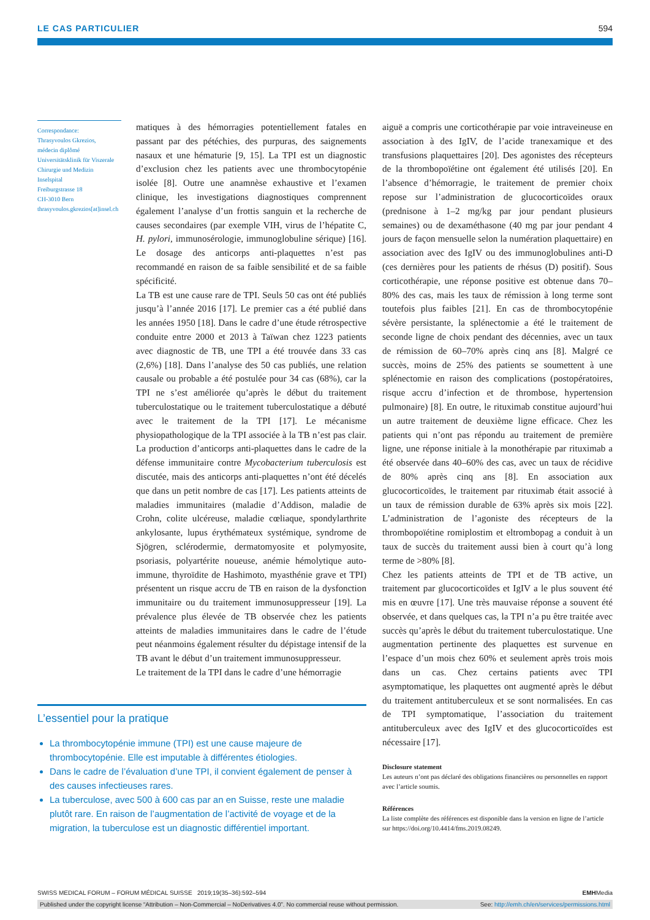LE CAS PARTICULIER 594
Correspondance:
Thrasyvoulos Gkrezios,
médecin diplômé
Universitätsklinik für Viszerale Chirurgie und Medizin
Inselspital
Freiburgstrasse 18
CH-3010 Bern
thrasyvoulos.gkrezios[at]insel.ch
matiques à des hémorragies potentiellement fatales en passant par des pétéchies, des purpuras, des saignements nasaux et une hématurie [9, 15]. La TPI est un diagnostic d’exclusion chez les patients avec une thrombocytopénie isolée [8]. Outre une anamnèse exhaustive et l’examen clinique, les investigations diagnostiques comprennent également l’analyse d’un frottis sanguin et la recherche de causes secondaires (par exemple VIH, virus de l’hépatite C, H. pylori, immunosérologie, immunoglobuline sérique) [16]. Le dosage des anticorps anti-plaquettes n’est pas recommandé en raison de sa faible sensibilité et de sa faible spécificité.
La TB est une cause rare de TPI. Seuls 50 cas ont été publiés jusqu’à l’année 2016 [17]. Le premier cas a été publié dans les années 1950 [18]. Dans le cadre d’une étude rétrospective conduite entre 2000 et 2013 à Taïwan chez 1223 patients avec diagnostic de TB, une TPI a été trouvée dans 33 cas (2,6%) [18]. Dans l’analyse des 50 cas publiés, une relation causale ou probable a été postulée pour 34 cas (68%), car la TPI ne s’est améliorée qu’après le début du traitement tuberculostatique ou le traitement tuberculostatique a débuté avec le traitement de la TPI [17]. Le mécanisme physiopathologique de la TPI associée à la TB n’est pas clair. La production d’anticorps anti-plaquettes dans le cadre de la défense immunitaire contre Mycobacterium tuberculosis est discutée, mais des anticorps anti-plaquettes n’ont été décelés que dans un petit nombre de cas [17]. Les patients atteints de maladies immunitaires (maladie d’Addison, maladie de Crohn, colite ulcéreuse, maladie cœliaque, spondylarthrite ankylosante, lupus érythémateux systémique, syndrome de Sjögren, sclérodermie, dermatomyosite et polymyosite, psoriasis, polyartérite noueuse, anémie hémolytique auto-immune, thyroïdite de Hashimoto, myasthénie grave et TPI) présentent un risque accru de TB en raison de la dysfonction immunitaire ou du traitement immunosuppresseur [19]. La prévalence plus élevée de TB observée chez les patients atteints de maladies immunitaires dans le cadre de l’étude peut néanmoins également résulter du dépistage intensif de la TB avant le début d’un traitement immunosuppresseur.
Le traitement de la TPI dans le cadre d’une hémorragie
L’essentiel pour la pratique
La thrombocytopénie immune (TPI) est une cause majeure de thrombocytopénie. Elle est imputable à différentes étiologies.
Dans le cadre de l’évaluation d’une TPI, il convient également de penser à des causes infectieuses rares.
La tuberculose, avec 500 à 600 cas par an en Suisse, reste une maladie plutôt rare. En raison de l’augmentation de l’activité de voyage et de la migration, la tuberculose est un diagnostic différentiel important.
aiguë a compris une corticothérapie par voie intraveineuse en association à des IgIV, de l’acide tranexamique et des transfusions plaquettaires [20]. Des agonistes des récepteurs de la thrombopoïétine ont également été utilisés [20]. En l’absence d’hémorragie, le traitement de premier choix repose sur l’administration de glucocorticoïdes oraux (prednisone à 1–2 mg/kg par jour pendant plusieurs semaines) ou de dexaméthasone (40 mg par jour pendant 4 jours de façon mensuelle selon la numération plaquettaire) en association avec des IgIV ou des immunoglobulines anti-D (ces dernières pour les patients de rhésus (D) positif). Sous corticothérapie, une réponse positive est obtenue dans 70–80% des cas, mais les taux de rémission à long terme sont toutefois plus faibles [21]. En cas de thrombocytopénie sévère persistante, la splénectomie a été le traitement de seconde ligne de choix pendant des décennies, avec un taux de rémission de 60–70% après cinq ans [8]. Malgré ce succès, moins de 25% des patients se soumettent à une splénectomie en raison des complications (postopératoires, risque accru d’infection et de thrombose, hypertension pulmonaire) [8]. En outre, le rituximab constitue aujourd’hui un autre traitement de deuxième ligne efficace. Chez les patients qui n’ont pas répondu au traitement de première ligne, une réponse initiale à la monothérapie par rituximab a été observée dans 40–60% des cas, avec un taux de récidive de 80% après cinq ans [8]. En association aux glucocorticoïdes, le traitement par rituximab était associé à un taux de rémission durable de 63% après six mois [22]. L’administration de l’agoniste des récepteurs de la thrombopoïétine romiplostim et eltrombopag a conduit à un taux de succès du traitement aussi bien à court qu’à long terme de >80% [8].
Chez les patients atteints de TPI et de TB active, un traitement par glucocorticoïdes et IgIV a le plus souvent été mis en œuvre [17]. Une très mauvaise réponse a souvent été observée, et dans quelques cas, la TPI n’a pu être traitée avec succès qu’après le début du traitement tuberculostatique. Une augmentation pertinente des plaquettes est survenue en l’espace d’un mois chez 60% et seulement après trois mois dans un cas. Chez certains patients avec TPI asymptomatique, les plaquettes ont augmenté après le début du traitement antituberculeux et se sont normalisées. En cas de TPI symptomatique, l’association du traitement antituberculeux avec des IgIV et des glucocorticoïdes est nécessaire [17].
Disclosure statement
Les auteurs n’ont pas déclaré des obligations financières ou personnelles en rapport avec l’article soumis.
Références
La liste complète des références est disponible dans la version en ligne de l’article sur https://doi.org/10.4414/fms.2019.08249.
SWISS MEDICAL FORUM – FORUM MÉDICAL SUISSE 2019;19(35–36):592–594 EMHMedia
Published under the copyright license “Attribution – Non-Commercial – NoDerivatives 4.0”. No commercial reuse without permission. See: http://emh.ch/en/services/permissions.html